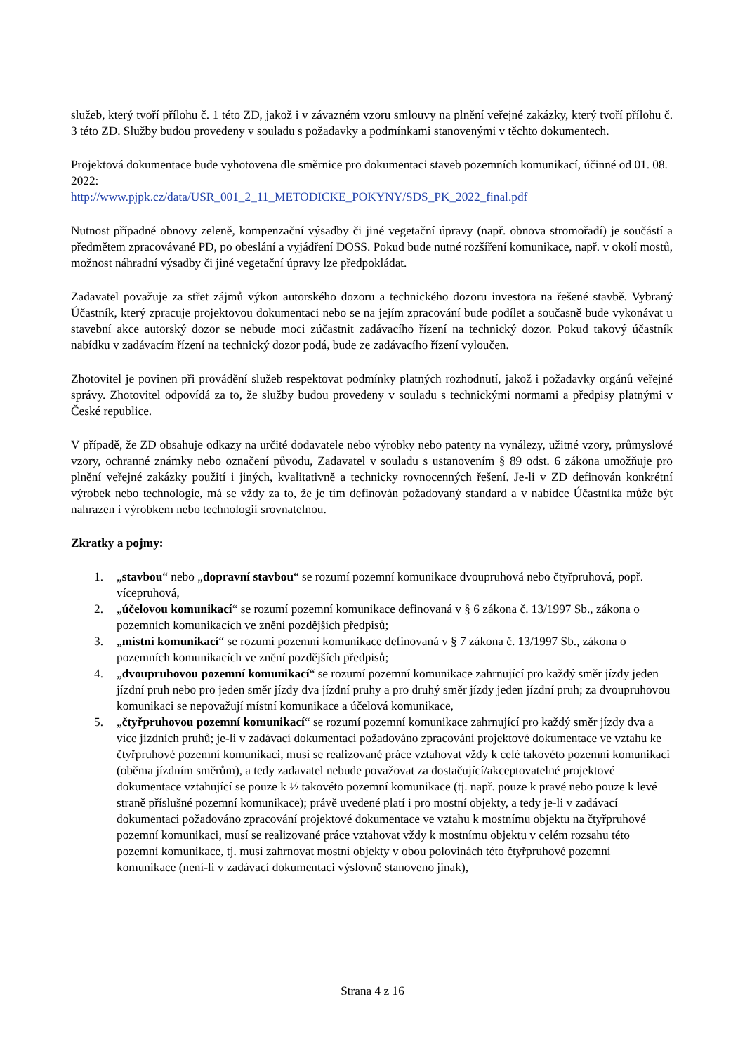služeb, který tvoří přílohu č. 1 této ZD, jakož i v závazném vzoru smlouvy na plnění veřejné zakázky, který tvoří přílohu č. 3 této ZD. Služby budou provedeny v souladu s požadavky a podmínkami stanovenými v těchto dokumentech.
Projektová dokumentace bude vyhotovena dle směrnice pro dokumentaci staveb pozemních komunikací, účinné od 01. 08. 2022:
http://www.pjpk.cz/data/USR_001_2_11_METODICKE_POKYNY/SDS_PK_2022_final.pdf
Nutnost případné obnovy zeleně, kompenzační výsadby či jiné vegetační úpravy (např. obnova stromořadí) je součástí a předmětem zpracovávané PD, po obeslání a vyjádření DOSS. Pokud bude nutné rozšíření komunikace, např. v okolí mostů, možnost náhradní výsadby či jiné vegetační úpravy lze předpokládat.
Zadavatel považuje za střet zájmů výkon autorského dozoru a technického dozoru investora na řešené stavbě. Vybraný Účastník, který zpracuje projektovou dokumentaci nebo se na jejím zpracování bude podílet a současně bude vykonávat u stavební akce autorský dozor se nebude moci zúčastnit zadávacího řízení na technický dozor. Pokud takový účastník nabídku v zadávacím řízení na technický dozor podá, bude ze zadávacího řízení vyloučen.
Zhotovitel je povinen při provádění služeb respektovat podmínky platných rozhodnutí, jakož i požadavky orgánů veřejné správy. Zhotovitel odpovídá za to, že služby budou provedeny v souladu s technickými normami a předpisy platnými v České republice.
V případě, že ZD obsahuje odkazy na určité dodavatele nebo výrobky nebo patenty na vynálezy, užitné vzory, průmyslové vzory, ochranné známky nebo označení původu, Zadavatel v souladu s ustanovením § 89 odst. 6 zákona umožňuje pro plnění veřejné zakázky použití i jiných, kvalitativně a technicky rovnocenných řešení. Je-li v ZD definován konkrétní výrobek nebo technologie, má se vždy za to, že je tím definován požadovaný standard a v nabídce Účastníka může být nahrazen i výrobkem nebo technologií srovnatelnou.
Zkratky a pojmy:
1. „stavbou“ nebo „dopravní stavbou“ se rozumí pozemní komunikace dvoupruhová nebo čtyřpruhová, popř. vícepruhová,
2. „účelovou komunikací“ se rozumí pozemní komunikace definovaná v § 6 zákona č. 13/1997 Sb., zákona o pozemních komunikacích ve znění pozdějších předpisů;
3. „místní komunikací“ se rozumí pozemní komunikace definovaná v § 7 zákona č. 13/1997 Sb., zákona o pozemních komunikacích ve znění pozdějších předpisů;
4. „dvoupruhovou pozemní komunikací“ se rozumí pozemní komunikace zahrnující pro každý směr jízdy jeden jízdní pruh nebo pro jeden směr jízdy dva jízdní pruhy a pro druhý směr jízdy jeden jízdní pruh; za dvoupruhovou komunikaci se nepovažují místní komunikace a účelová komunikace,
5. „čtyřpruhovou pozemní komunikací“ se rozumí pozemní komunikace zahrnující pro každý směr jízdy dva a více jízdních pruhů; je-li v zadávací dokumentaci požadováno zpracování projektové dokumentace ve vztahu ke čtyřpruhové pozemní komunikaci, musí se realizované práce vztahovat vždy k celé takovéto pozemní komunikaci (oběma jízdním směrům), a tedy zadavatel nebude považovat za dostačující/akceptovatelné projektové dokumentace vztahující se pouze k ½ takovéto pozemní komunikace (tj. např. pouze k pravé nebo pouze k levé straně příslušné pozemní komunikace); právě uvedené platí i pro mostní objekty, a tedy je-li v zadávací dokumentaci požadováno zpracování projektové dokumentace ve vztahu k mostnímu objektu na čtyřpruhové pozemní komunikaci, musí se realizované práce vztahovat vždy k mostnímu objektu v celém rozsahu této pozemní komunikace, tj. musí zahrnovat mostní objekty v obou polovinách této čtyřpruhové pozemní komunikace (není-li v zadávací dokumentaci výslovně stanoveno jinak),
Strana 4 z 16